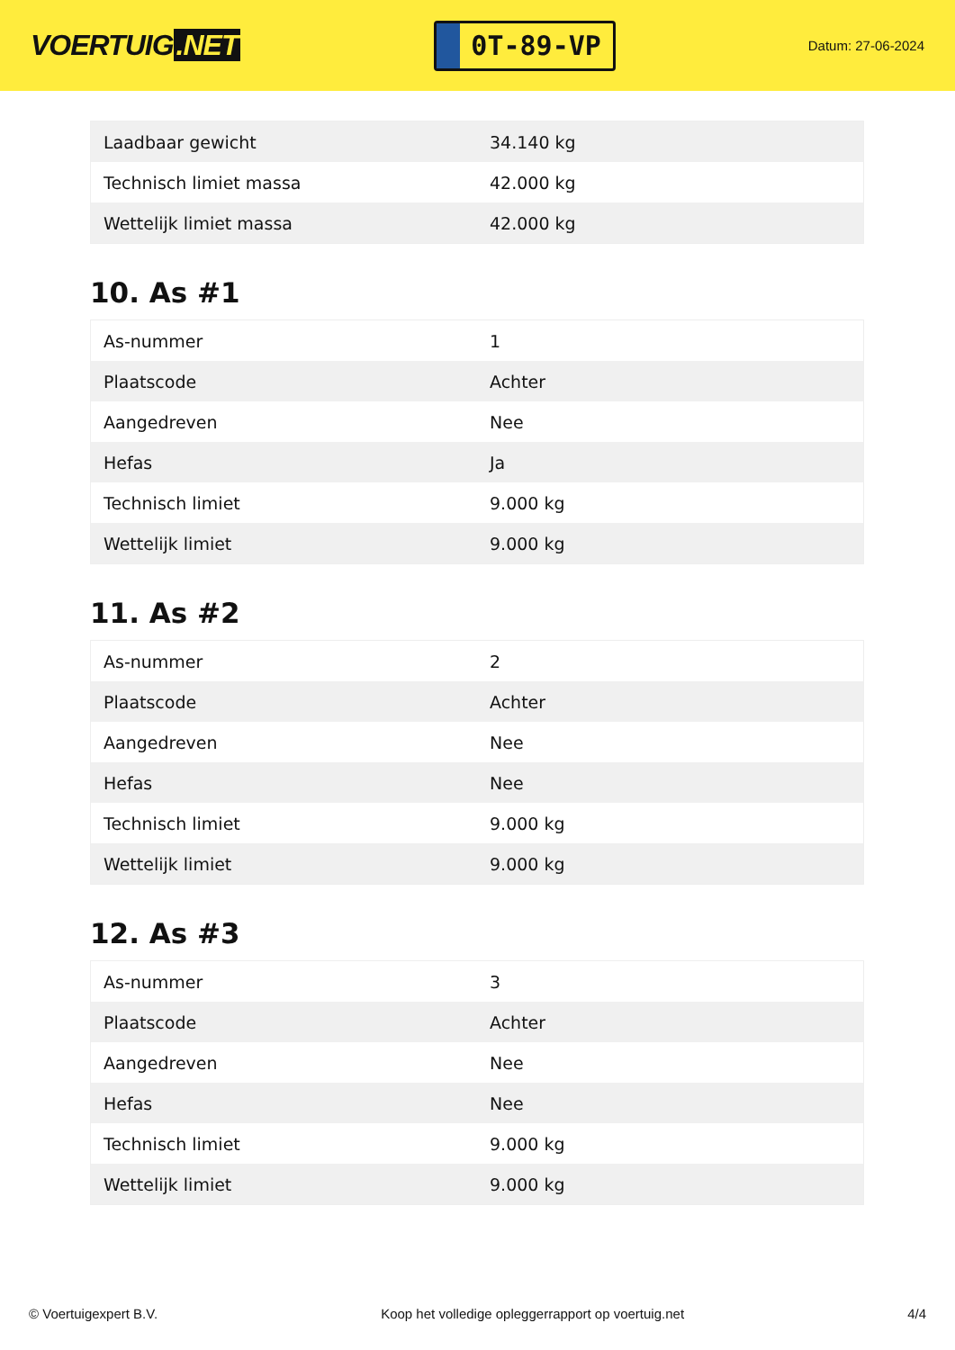VOERTUIG.NET
0T-89-VP
Datum: 27-06-2024
| Laadbaar gewicht | 34.140 kg |
| Technisch limiet massa | 42.000 kg |
| Wettelijk limiet massa | 42.000 kg |
10. As #1
| As-nummer | 1 |
| Plaatscode | Achter |
| Aangedreven | Nee |
| Hefas | Ja |
| Technisch limiet | 9.000 kg |
| Wettelijk limiet | 9.000 kg |
11. As #2
| As-nummer | 2 |
| Plaatscode | Achter |
| Aangedreven | Nee |
| Hefas | Nee |
| Technisch limiet | 9.000 kg |
| Wettelijk limiet | 9.000 kg |
12. As #3
| As-nummer | 3 |
| Plaatscode | Achter |
| Aangedreven | Nee |
| Hefas | Nee |
| Technisch limiet | 9.000 kg |
| Wettelijk limiet | 9.000 kg |
© Voertuigexpert B.V. Koop het volledige opleggerrapport op voertuig.net 4/4